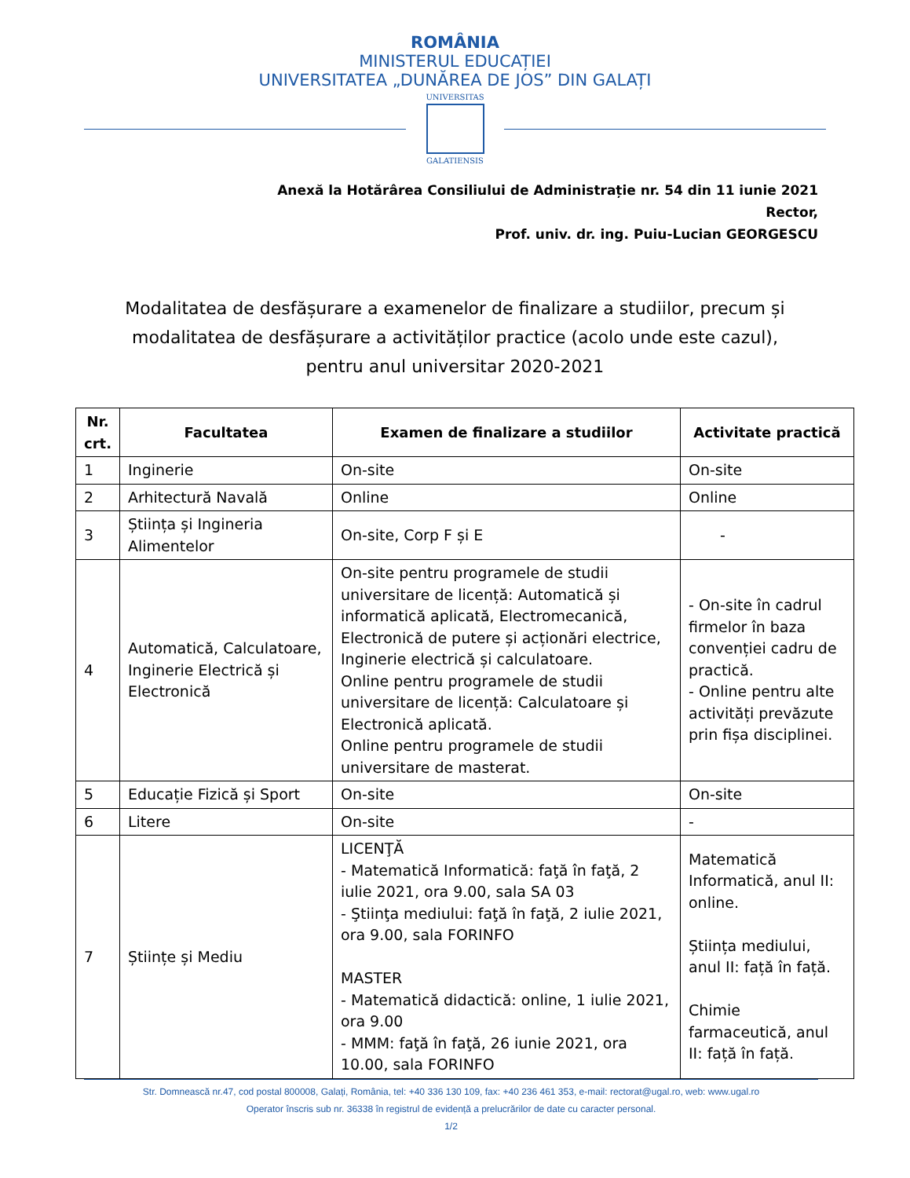ROMÂNIA
MINISTERUL EDUCAȚIEI
UNIVERSITATEA „DUNĂREA DE JOS” DIN GALAȚI
UNIVERSITAS
GALATIENSIS
Anexă la Hotărârea Consiliului de Administrație nr. 54 din 11 iunie 2021
Rector,
Prof. univ. dr. ing. Puiu-Lucian GEORGESCU
Modalitatea de desfășurare a examenelor de finalizare a studiilor, precum și
modalitatea de desfășurare a activităților practice (acolo unde este cazul),
pentru anul universitar 2020-2021
| Nr. crt. | Facultatea | Examen de finalizare a studiilor | Activitate practică |
| --- | --- | --- | --- |
| 1 | Inginerie | On-site | On-site |
| 2 | Arhitectură Navală | Online | Online |
| 3 | Știința și Ingineria Alimentelor | On-site, Corp F și E | - |
| 4 | Automatică, Calculatoare, Inginerie Electrică și Electronică | On-site pentru programele de studii universitare de licență: Automatică și informatică aplicată, Electromecanică, Electronică de putere și acționări electrice, Inginerie electrică și calculatoare. Online pentru programele de studii universitare de licență: Calculatoare și Electronică aplicată. Online pentru programele de studii universitare de masterat. | - On-site în cadrul firmelor în baza convenției cadru de practică. - Online pentru alte activități prevăzute prin fișa disciplinei. |
| 5 | Educație Fizică și Sport | On-site | On-site |
| 6 | Litere | On-site | - |
| 7 | Științe și Mediu | LICENŢĂ - Matematică Informatică: faţă în faţă, 2 iulie 2021, ora 9.00, sala SA 03 - Ştiinţa mediului: faţă în faţă, 2 iulie 2021, ora 9.00, sala FORINFO MASTER - Matematică didactică: online, 1 iulie 2021, ora 9.00 - MMM: faţă în faţă, 26 iunie 2021, ora 10.00, sala FORINFO | Matematică Informatică, anul II: online. Știința mediului, anul II: față în față. Chimie farmaceutică, anul II: față în față. |
Str. Domnească nr.47, cod postal 800008, Galați, România, tel: +40 336 130 109, fax: +40 236 461 353, e-mail: rectorat@ugal.ro, web: www.ugal.ro
Operator înscris sub nr. 36338 în registrul de evidență a prelucrărilor de date cu caracter personal.
1/2